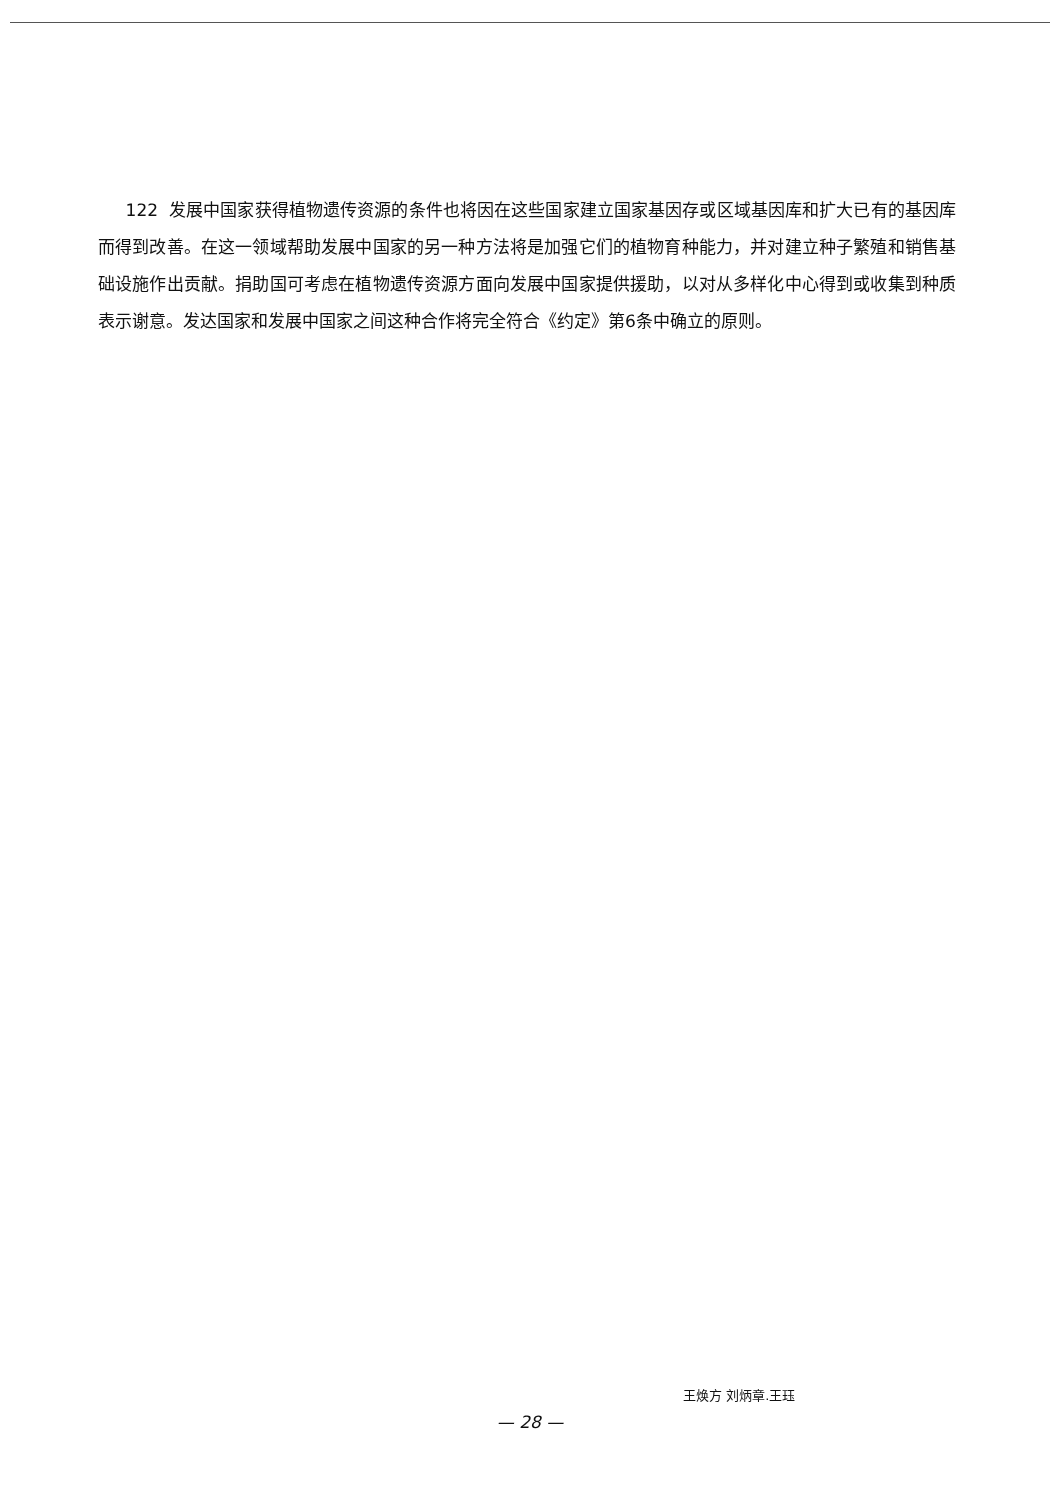122 发展中国家获得植物遗传资源的条件也将因在这些国家建立国家基因存或区域基因库和扩大已有的基因库而得到改善。在这一领域帮助发展中国家的另一种方法将是加强它们的植物育种能力，并对建立种子繁殖和销售基础设施作出贡献。捐助国可考虑在植物遗传资源方面向发展中国家提供援助，以对从多样化中心得到或收集到种质表示谢意。发达国家和发展中国家之间这种合作将完全符合《约定》第6条中确立的原则。
王焕方 刘炳章.王珏
— 28 —